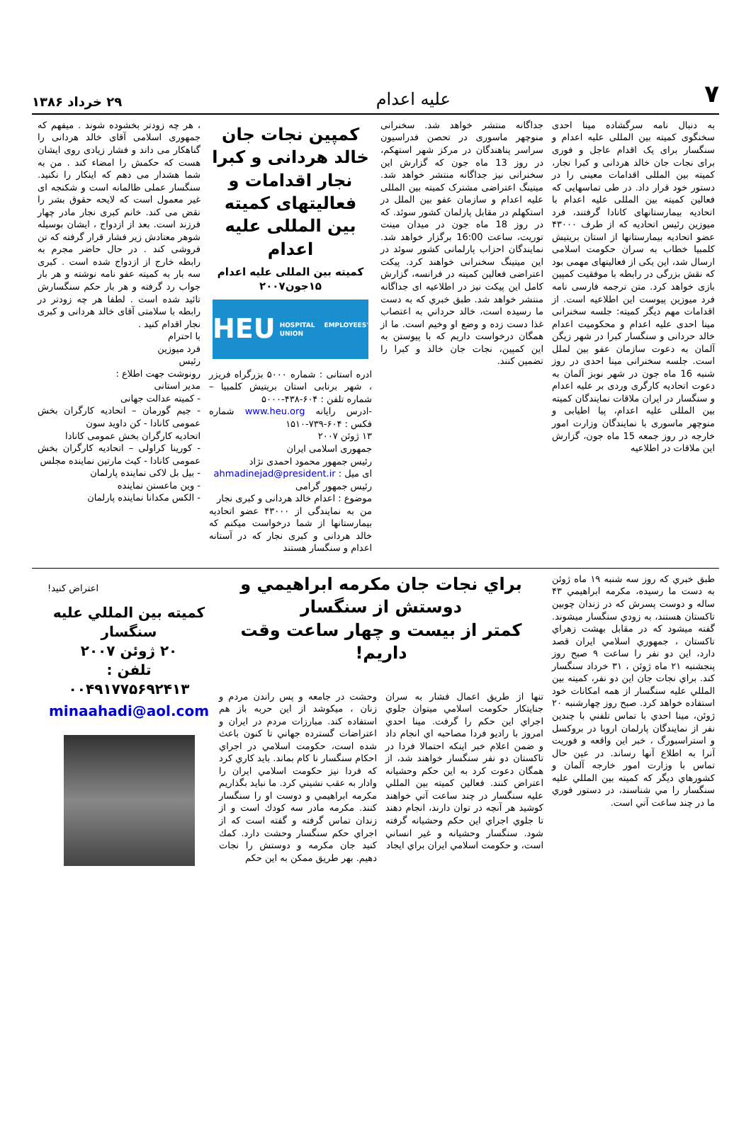۷ علیه اعدام ۲۹ خرداد ۱۳۸۶
به دنبال نامه سرگشاده مینا احدی سخنگوی کمیته بین المللی علیه اعدام و سنگسار برای یک اقدام عاجل و فوری برای نجات جان خالد هردانی و کبرا نجار، کمیته بین المللی اقدامات معینی را در دستور خود قرار داد. در طی تماسهایی که فعالین کمیته بین المللی علیه اعدام با اتحادیه بیمارستانهای کانادا گرفتند، فرد میوزین رئیس اتحادیه که از طرف ۴۳۰۰۰ عضو اتحادیه بیمارستانها از استان بریتیش کلمبیا خطاب به سران حکومت اسلامی ارسال شد، این یکی از فعالیتهای مهمی بود که نقش بزرگی در رابطه با موفقیت کمپین بازی خواهد کرد. متن ترجمه فارسی نامه فرد میوزین پیوست این اطلاعیه است. از اقدامات مهم دیگر کمیته: جلسه سخنرانی مینا احدی علیه اعدام و محکومیت اعدام خالد حردانی و سنگسار کبرا در شهر زیگن آلمان به دعوت سازمان عفو بین لملل است. جلسه سخنرانی مینا احدی در روز شنبه 16 ماه جون در شهر نوبز آلمان به دعوت اتحادیه کارگری وردی بر علیه اعدام و سنگسار در ایران ملاقات نمایندگان کمیته بین المللی علیه اعدام، پیا اطیابی و منوچهر ماسوری با نمایندگان وزارت امور خارجه در روز جمعه 15 ماه جون، گزارش این ملاقات در اطلاعیه
جداگانه منتشر خواهد شد. سخنرانی منوچهر ماسوری در تحصن فدراسیون سراسر پناهندگان در مرکز شهر استهکم، در روز 13 ماه جون که گزارش این سخنرانی نیز جداگانه منتشر خواهد شد. میتینگ اعتراضی مشترک کمیته بین المللی علیه اعدام و سازمان عفو بین الملل در استکهلم در مقابل پارلمان کشور سوئد. که در روز 18 ماه جون در میدان مینت توریت، ساعت 16:00 برگزار خواهد شد. نمایندگان احزاب پارلمانی کشور سوئد در این میتینگ سخنرانی خواهند کرد. پیکت اعتراضی فعالین کمیته در فرانسه، گزارش کامل این پیکت نیز در اطلاعیه ای جداگانه منتشر خواهد شد. طبق خبري كه به دست ما رسيده است، خالد حرداني به اعتصاب غذا دست زده و وضع او وخيم است. ما از همگان درخواست داريم كه با پيوستن به اين كمپين، نجات جان خالد و كبرا را تضمين كنند.
کمپین نجات جان خالد هردانی و کبرا نجار اقدامات و فعالیتهای کمیته بین المللی علیه اعدام
کمیته بین المللی علیه اعدام
۱۵جون۲۰۰۷
HEU HOSPITAL EMPLOYEES' UNION
ادره استانی : شماره ۵۰۰۰ بزرگراه فریزر ، شهر برنابی استان بریتیش کلمبیا – شماره تلفن : ۶۰۴-۴۳۸-۵۰۰۰
-ادرس رایانه www.heu.org شماره فکس : ۶۰۴-۷۳۹-۱۵۱۰
۱۳ ژوئن ۲۰۰۷
جمهوری اسلامی ایران
رئیس جمهور محمود احمدی نژاد
ای میل : ahmadinejad@president.ir
رئیس جمهور گرامی
موضوع : اعدام خالد هردانی و کبری نجار
من به نمایندگی از ۴۳۰۰۰ عضو اتحادیه بیمارستانها از شما درخواست میکنم که خالد هردانی و کبری نجار که در آستانه اعدام و سنگسار هستند
، هر چه زودتر بخشوده شوند . میفهم که جمهوری اسلامی آقای خالد هردانی را گناهکار می داند و فشار زیادی روی ایشان هست که حکمش را امضاء کند . من به شما هشدار می دهم که اینکار را نکنید. سنگسار عملی ظالمانه است و شکنجه ای غیر معمول است که لایحه حقوق بشر را نقض می کند. خانم کبری نجار مادر چهار فرزند است. بعد از ازدواج ، ایشان بوسیله شوهر معتادش زیر فشار قرار گرفته که تن فروشی کند . در حال حاضر مجرم به رابطه خارج از ازدواج شده است . کبری سه بار به کمیته عفو نامه نوشته و هر بار جواب رد گرفته و هر بار حکم سنگسارش تائید شده است . لطفا هر چه زودتر در رابطه با سلامتی آقای خالد هردانی و کبری نجار اقدام کنید .
با احترام
فرد میوزین
رئیس
رونوشت جهت اطلاع :
مدیر استانی
- کمیته عدالت جهانی
- جیم گورمان – اتحادیه کارگران بخش عمومی کانادا - کن داوید سون
اتحادیه کارگران بخش عمومی کانادا
- کورینا کراولی – اتحادیه کارگران بخش عمومی کانادا - کیث مارتین نماینده مجلس
- بیل بل لاکی نماینده پارلمان
- وین ماعستن نماینده
- الکس مکدانا نماینده پارلمان
طبق خبري كه روز سه شنبه ۱۹ ماه ژوئن به دست ما رسيده، مكرمه ابراهيمي ۴۳ ساله و دوست پسرش كه در زندان چوبين تاكستان هستند، به زودي سنگسار ميشوند. گفته ميشود كه در مقابل بهشت زهراي تاكستان ، جمهوري اسلامي ايران قصد دارد، اين دو نفر را ساعت ۹ صبح روز پنجشنبه ۲۱ ماه ژوئن ، ۳۱ خرداد سنگسار كند. براي نجات جان اين دو نفر، كميته بين المللي عليه سنگسار از همه امكانات خود استفاده خواهد كرد. صبح روز چهارشنبه ۲۰ ژوئن، مينا احدي با تماس تلفني با چندين نفر از نمايندگان پارلمان اروپا در بروكسل و استراسبورگ ، خبر اين واقعه و فوريت آنرا به اطلاع آنها رساند. در عين حال تماس با وزارت امور خارجه آلمان و كشورهاي ديگر كه كميته بين المللي عليه سنگسار را مي شناسند، در دستور فوري ما در چند ساعت آتي است.
براي نجات جان مكرمه ابراهيمي و دوستش از سنگسار
كمتر از بيست و چهار ساعت وقت داريم!
تنها از طريق اعمال فشار به سران جنايتكار حكومت اسلامي ميتوان جلوي اجراي اين حكم را گرفت. مينا احدي امروز با راديو فردا مصاحبه اي انجام داد و ضمن اعلام خبر اينكه احتمالا فردا در تاكستان دو نفر سنگسار خواهند شد، از همگان دعوت كرد به اين حكم وحشيانه اعتراض كنند. فعالين كميته بين المللي عليه سنگسار در چند ساعت آتي خواهند كوشيد هر آنچه در توان دارند، انجام دهند تا جلوي اجراي اين حكم وحشيانه گرفته شود. سنگسار وحشيانه و غير انساني است، و حكومت اسلامي ايران براي ايجاد
وحشت در جامعه و پس راندن مردم و زنان ، ميكوشد از اين حربه باز هم استفاده كند. مبارزات مردم در ايران و اعتراضات گسترده جهاني تا كنون باعث شده است، حكومت اسلامي در اجراي احكام سنگسار نا كام بماند. بايد كاري كرد كه فردا نيز حكومت اسلامي ايران را وادار به عقب نشيني كرد. ما نبايد بگذاريم مكرمه ابراهيمي و دوست او را سنگسار كنند. مكرمه مادر سه كودك است و از زندان تماس گرفته و گفته است كه از اجراي حكم سنگسار وحشت دارد. كمك كنيد جان مكرمه و دوستش را نجات دهيم. بهر طريق ممكن به اين حكم
اعتراض كنيد!
كميته بين المللي عليه سنگسار
۲۰ ژوئن ۲۰۰۷
تلفن :
۰۰۴۹۱۷۷۵۶۹۲۴۱۳
minaahadi@aol.com